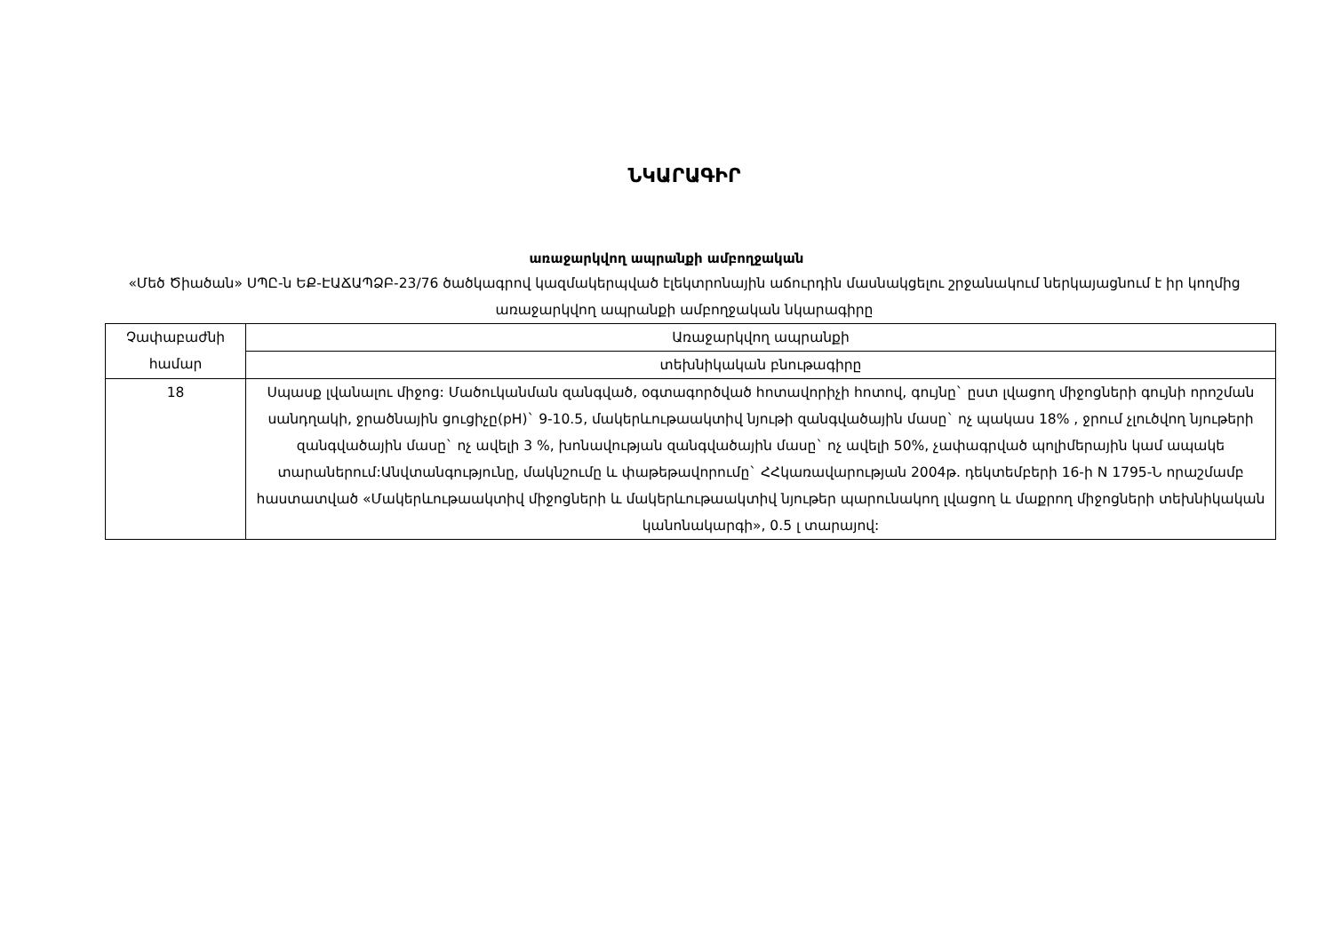ՆԿԱՐԱԳԻՐ
առաջարկվող ապրանքի ամբողջական
«Մեծ Ծիածան» ՍՊԸ-ն ԵՔ-ԷԱՃԱՊՁԲ-23/76 ծածկագրով կազմակերպված էլեկտրոնային աճուրդին մասնակցելու շրջանակում ներկայացնում է իր կողմից առաջարկվող ապրանքի ամբողջական նկարագիրը
| Չափաբաժնի համար | Առաջարկվող ապրանքի |
| | տեխնիկական բնութագիրը |
| 18 | Սպասք լվանալու միջոց: Մածուկանման զանգված, օգտագործված հոտավորիչի հոտով, գույնը` ըստ լվացող միջոցների գույնի որոշման սանդղակի, ջրածնային ցուցիչը(pH)` 9-10.5, մակերևութաակտիվ նյութի զանգվածային մասը` ոչ պակաս 18% , ջրում չլուծվող նյութերի զանգվածային մասը` ոչ ավելի 3 %, խոնավության զանգվածային մասը` ոչ ավելի 50%, չափագրված պոլիմերային կամ ապակե տարաներում:Անվտանգությունը, մակնշումը և փաթեթավորումը` ՀՀկառավարության 2004թ. դեկտեմբերի 16-ի N 1795-Ն որաշմամբ հաստատված «Մակերևութաակտիվ միջոցների և մակերևութաակտիվ նյութեր պարունակող լվացող և մաքրող միջոցների տեխնիկական կանոնակարգի», 0.5 լ տարայով: |